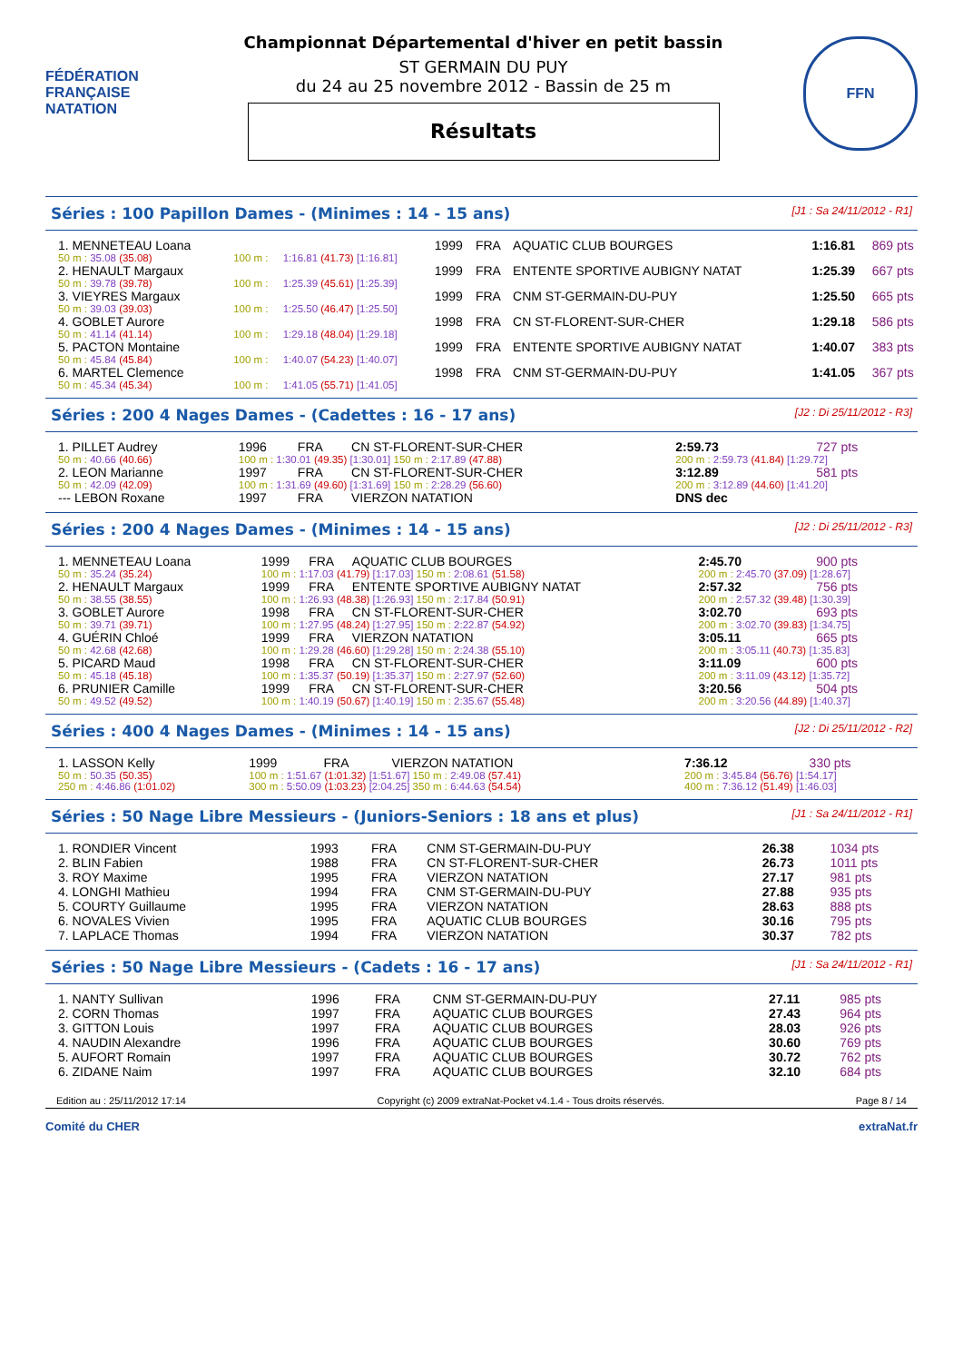FÉDÉRATION FRANÇAISE NATATION
Championnat Départemental d'hiver en petit bassin
ST GERMAIN DU PUY
du 24 au 25 novembre 2012 - Bassin de 25 m
Résultats
FFN
Séries : 100 Papillon Dames - (Minimes : 14 - 15 ans) [J1 : Sa 24/11/2012 - R1]
| 1. MENNETEAU Loana | | | 1999 | FRA | AQUATIC CLUB BOURGES | 1:16.81 | 869 pts |
| 50 m : 35.08 (35.08) | 100 m : | 1:16.81 (41.73) [1:16.81] | | | | | |
| 2. HENAULT Margaux | | | 1999 | FRA | ENTENTE SPORTIVE AUBIGNY NATAT | 1:25.39 | 667 pts |
| 50 m : 39.78 (39.78) | 100 m : | 1:25.39 (45.61) [1:25.39] | | | | | |
| 3. VIEYRES Margaux | | | 1999 | FRA | CNM ST-GERMAIN-DU-PUY | 1:25.50 | 665 pts |
| 50 m : 39.03 (39.03) | 100 m : | 1:25.50 (46.47) [1:25.50] | | | | | |
| 4. GOBLET Aurore | | | 1998 | FRA | CN ST-FLORENT-SUR-CHER | 1:29.18 | 586 pts |
| 50 m : 41.14 (41.14) | 100 m : | 1:29.18 (48.04) [1:29.18] | | | | | |
| 5. PACTON Montaine | | | 1999 | FRA | ENTENTE SPORTIVE AUBIGNY NATAT | 1:40.07 | 383 pts |
| 50 m : 45.84 (45.84) | 100 m : | 1:40.07 (54.23) [1:40.07] | | | | | |
| 6. MARTEL Clemence | | | 1998 | FRA | CNM ST-GERMAIN-DU-PUY | 1:41.05 | 367 pts |
| 50 m : 45.34 (45.34) | 100 m : | 1:41.05 (55.71) [1:41.05] | | | | | |
Séries : 200 4 Nages Dames - (Cadettes : 16 - 17 ans) [J2 : Di 25/11/2012 - R3]
| 1. PILLET Audrey | 1996 | FRA | CN ST-FLORENT-SUR-CHER | 2:59.73 | 727 pts |
| 50 m : 40.66 (40.66) | 100 m : 1:30.01 (49.35) [1:30.01] 150 m : 2:17.89 (47.88) | | | 200 m : 2:59.73 (41.84) [1:29.72] | |
| 2. LEON Marianne | 1997 | FRA | CN ST-FLORENT-SUR-CHER | 3:12.89 | 581 pts |
| 50 m : 42.09 (42.09) | 100 m : 1:31.69 (49.60) [1:31.69] 150 m : 2:28.29 (56.60) | | | 200 m : 3:12.89 (44.60) [1:41.20] | |
| --- LEBON Roxane | 1997 | FRA | VIERZON NATATION | DNS dec | |
Séries : 200 4 Nages Dames - (Minimes : 14 - 15 ans) [J2 : Di 25/11/2012 - R3]
| 1. MENNETEAU Loana | 1999 | FRA | AQUATIC CLUB BOURGES | 2:45.70 | 900 pts |
| 50 m : 35.24 (35.24) | 100 m : 1:17.03 (41.79) [1:17.03] 150 m : 2:08.61 (51.58) | | | 200 m : 2:45.70 (37.09) [1:28.67] | |
| 2. HENAULT Margaux | 1999 | FRA | ENTENTE SPORTIVE AUBIGNY NATAT | 2:57.32 | 756 pts |
| 50 m : 38.55 (38.55) | 100 m : 1:26.93 (48.38) [1:26.93] 150 m : 2:17.84 (50.91) | | | 200 m : 2:57.32 (39.48) [1:30.39] | |
| 3. GOBLET Aurore | 1998 | FRA | CN ST-FLORENT-SUR-CHER | 3:02.70 | 693 pts |
| 50 m : 39.71 (39.71) | 100 m : 1:27.95 (48.24) [1:27.95] 150 m : 2:22.87 (54.92) | | | 200 m : 3:02.70 (39.83) [1:34.75] | |
| 4. GUÉRIN Chloé | 1999 | FRA | VIERZON NATATION | 3:05.11 | 665 pts |
| 50 m : 42.68 (42.68) | 100 m : 1:29.28 (46.60) [1:29.28] 150 m : 2:24.38 (55.10) | | | 200 m : 3:05.11 (40.73) [1:35.83] | |
| 5. PICARD Maud | 1998 | FRA | CN ST-FLORENT-SUR-CHER | 3:11.09 | 600 pts |
| 50 m : 45.18 (45.18) | 100 m : 1:35.37 (50.19) [1:35.37] 150 m : 2:27.97 (52.60) | | | 200 m : 3:11.09 (43.12) [1:35.72] | |
| 6. PRUNIER Camille | 1999 | FRA | CN ST-FLORENT-SUR-CHER | 3:20.56 | 504 pts |
| 50 m : 49.52 (49.52) | 100 m : 1:40.19 (50.67) [1:40.19] 150 m : 2:35.67 (55.48) | | | 200 m : 3:20.56 (44.89) [1:40.37] | |
Séries : 400 4 Nages Dames - (Minimes : 14 - 15 ans) [J2 : Di 25/11/2012 - R2]
| 1. LASSON Kelly | 1999 | FRA | VIERZON NATATION | 7:36.12 | 330 pts |
| 50 m : 50.35 (50.35) | 100 m : 1:51.67 (1:01.32) [1:51.67] 150 m : 2:49.08 (57.41) | | | 200 m : 3:45.84 (56.76) [1:54.17] | |
| 250 m : 4:46.86 (1:01.02) | 300 m : 5:50.09 (1:03.23) [2:04.25] 350 m : 6:44.63 (54.54) | | | 400 m : 7:36.12 (51.49) [1:46.03] | |
Séries : 50 Nage Libre Messieurs - (Juniors-Seniors : 18 ans et plus) [J1 : Sa 24/11/2012 - R1]
| 1. RONDIER Vincent | 1993 | FRA | CNM ST-GERMAIN-DU-PUY | 26.38 | 1034 pts |
| 2. BLIN Fabien | 1988 | FRA | CN ST-FLORENT-SUR-CHER | 26.73 | 1011 pts |
| 3. ROY Maxime | 1995 | FRA | VIERZON NATATION | 27.17 | 981 pts |
| 4. LONGHI Mathieu | 1994 | FRA | CNM ST-GERMAIN-DU-PUY | 27.88 | 935 pts |
| 5. COURTY Guillaume | 1995 | FRA | VIERZON NATATION | 28.63 | 888 pts |
| 6. NOVALES Vivien | 1995 | FRA | AQUATIC CLUB BOURGES | 30.16 | 795 pts |
| 7. LAPLACE Thomas | 1994 | FRA | VIERZON NATATION | 30.37 | 782 pts |
Séries : 50 Nage Libre Messieurs - (Cadets : 16 - 17 ans) [J1 : Sa 24/11/2012 - R1]
| 1. NANTY Sullivan | 1996 | FRA | CNM ST-GERMAIN-DU-PUY | 27.11 | 985 pts |
| 2. CORN Thomas | 1997 | FRA | AQUATIC CLUB BOURGES | 27.43 | 964 pts |
| 3. GITTON Louis | 1997 | FRA | AQUATIC CLUB BOURGES | 28.03 | 926 pts |
| 4. NAUDIN Alexandre | 1996 | FRA | AQUATIC CLUB BOURGES | 30.60 | 769 pts |
| 5. AUFORT Romain | 1997 | FRA | AQUATIC CLUB BOURGES | 30.72 | 762 pts |
| 6. ZIDANE Naim | 1997 | FRA | AQUATIC CLUB BOURGES | 32.10 | 684 pts |
Edition au : 25/11/2012 17:14 Copyright (c) 2009 extraNat-Pocket v4.1.4 - Tous droits réservés. Page 8 / 14
Comité du CHER extraNat.fr